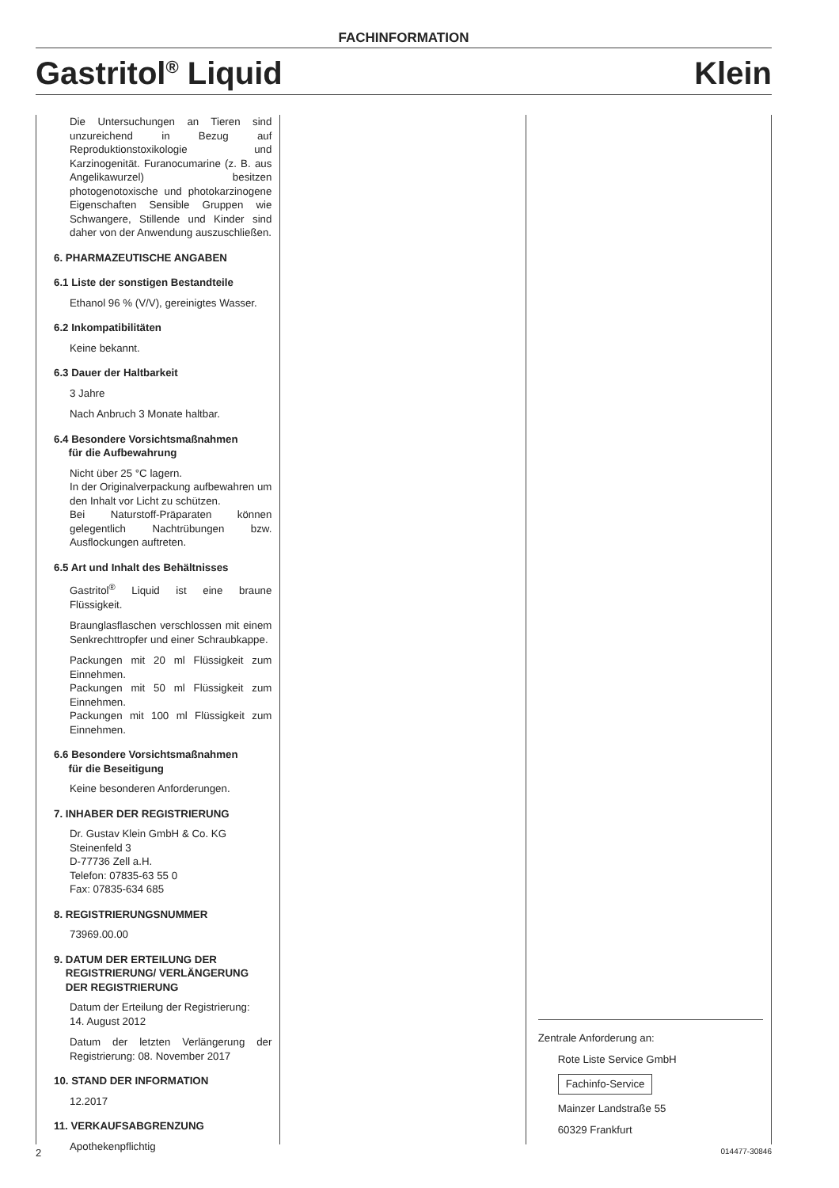FACHINFORMATION
Gastritol<sup>®</sup> Liquid Klein
Die Untersuchungen an Tieren sind unzureichend in Bezug auf Reproduktionstoxikologie und Karzinogenität. Furanocumarine (z. B. aus Angelikawurzel) besitzen photogenotoxische und photokarzinogene Eigenschaften Sensible Gruppen wie Schwangere, Stillende und Kinder sind daher von der Anwendung auszuschließen.
6. PHARMAZEUTISCHE ANGABEN
6.1 Liste der sonstigen Bestandteile
Ethanol 96 % (V/V), gereinigtes Wasser.
6.2 Inkompatibilitäten
Keine bekannt.
6.3 Dauer der Haltbarkeit
3 Jahre
Nach Anbruch 3 Monate haltbar.
6.4 Besondere Vorsichtsmaßnahmen
für die Aufbewahrung
Nicht über 25 °C lagern.
In der Originalverpackung aufbewahren um den Inhalt vor Licht zu schützen.
Bei Naturstoff-Präparaten können gelegentlich Nachtrübungen bzw. Ausflockungen auftreten.
6.5 Art und Inhalt des Behältnisses
Gastritol<sup>®</sup> Liquid ist eine braune Flüssigkeit.
Braunglasflaschen verschlossen mit einem Senkrechttropfer und einer Schraubkappe.
Packungen mit 20 ml Flüssigkeit zum Einnehmen.
Packungen mit 50 ml Flüssigkeit zum Einnehmen.
Packungen mit 100 ml Flüssigkeit zum Einnehmen.
6.6 Besondere Vorsichtsmaßnahmen
für die Beseitigung
Keine besonderen Anforderungen.
7. INHABER DER REGISTRIERUNG
Dr. Gustav Klein GmbH & Co. KG
Steinenfeld 3
D-77736 Zell a.H.
Telefon: 07835-63 55 0
Fax: 07835-634 685
8. REGISTRIERUNGSNUMMER
73969.00.00
9. DATUM DER ERTEILUNG DER
REGISTRIERUNG/ VERLÄNGERUNG
DER REGISTRIERUNG
Datum der Erteilung der Registrierung:
14. August 2012
Datum der letzten Verlängerung der Registrierung: 08. November 2017
10. STAND DER INFORMATION
12.2017
11. VERKAUFSABGRENZUNG
Apothekenpflichtig
Zentrale Anforderung an:
Rote Liste Service GmbH
Fachinfo-Service
Mainzer Landstraße 55
60329 Frankfurt
2 014477-30846